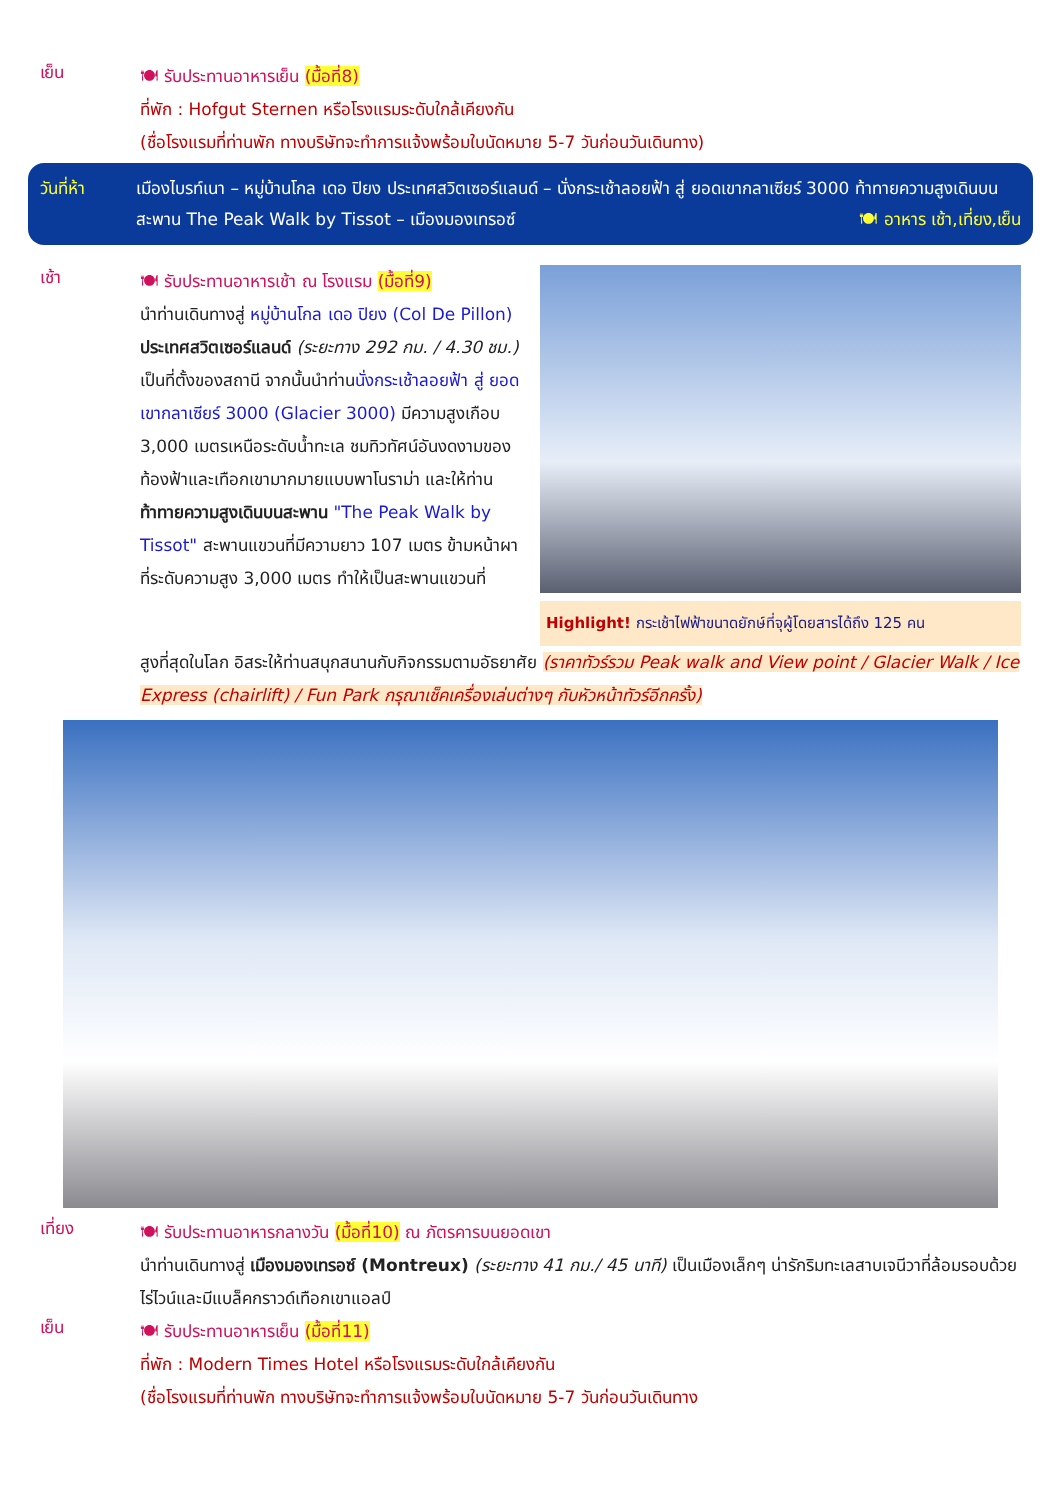เย็น
🍽 รับประทานอาหารเย็น (มื้อที่8)
ที่พัก : Hofgut Sternen หรือโรงแรมระดับใกล้เคียงกัน
(ชื่อโรงแรมที่ท่านพัก ทางบริษัทจะทำการแจ้งพร้อมใบนัดหมาย 5-7 วันก่อนวันเดินทาง)
วันที่ห้า เมืองไบรท์เนา – หมู่บ้านโกล เดอ ปิยง ประเทศสวิตเซอร์แลนด์ – นั่งกระเช้าลอยฟ้า สู่ ยอดเขากลาเซียร์ 3000 ท้าทายความสูงเดินบนสะพาน The Peak Walk by Tissot – เมืองมองเทรอซ์ 🍽 อาหาร เช้า,เที่ยง,เย็น
เช้า
🍽 รับประทานอาหารเช้า ณ โรงแรม (มื้อที่9)
นำท่านเดินทางสู่ หมู่บ้านโกล เดอ ปิยง (Col De Pillon) ประเทศสวิตเซอร์แลนด์ (ระยะทาง 292 กม. / 4.30 ชม.) เป็นที่ตั้งของสถานี จากนั้นนำท่านนั่งกระเช้าลอยฟ้า สู่ ยอดเขากลาเซียร์ 3000 (Glacier 3000) มีความสูงเกือบ 3,000 เมตรเหนือระดับน้ำทะเล ชมทิวทัศน์อันงดงามของท้องฟ้าและเทือกเขามากมายแบบพาโนราม่า และให้ท่านท้าทายความสูงเดินบนสะพาน "The Peak Walk by Tissot" สะพานแขวนที่มีความยาว 107 เมตร ข้ามหน้าผาที่ระดับความสูง 3,000 เมตร ทำให้เป็นสะพานแขวนที่
Highlight! กระเช้าไฟฟ้าขนาดยักษ์ที่จุผู้โดยสารได้ถึง 125 คน
สูงที่สุดในโลก อิสระให้ท่านสนุกสนานกับกิจกรรมตามอัธยาศัย (ราคาทัวร์รวม Peak walk and View point / Glacier Walk / Ice Express (chairlift) / Fun Park กรุณาเช็คเครื่องเล่นต่างๆ กับหัวหน้าทัวร์อีกครั้ง)
เที่ยง
🍽 รับประทานอาหารกลางวัน (มื้อที่10) ณ ภัตรคารบนยอดเขา
นำท่านเดินทางสู่ เมืองมองเทรอซ์ (Montreux) (ระยะทาง 41 กม./ 45 นาที) เป็นเมืองเล็กๆ น่ารักริมทะเลสาบเจนีวาที่ล้อมรอบด้วยไร่ไวน์และมีแบล็คกราวด์เทือกเขาแอลป์
เย็น
🍽 รับประทานอาหารเย็น (มื้อที่11)
ที่พัก : Modern Times Hotel หรือโรงแรมระดับใกล้เคียงกัน
(ชื่อโรงแรมที่ท่านพัก ทางบริษัทจะทำการแจ้งพร้อมใบนัดหมาย 5-7 วันก่อนวันเดินทาง